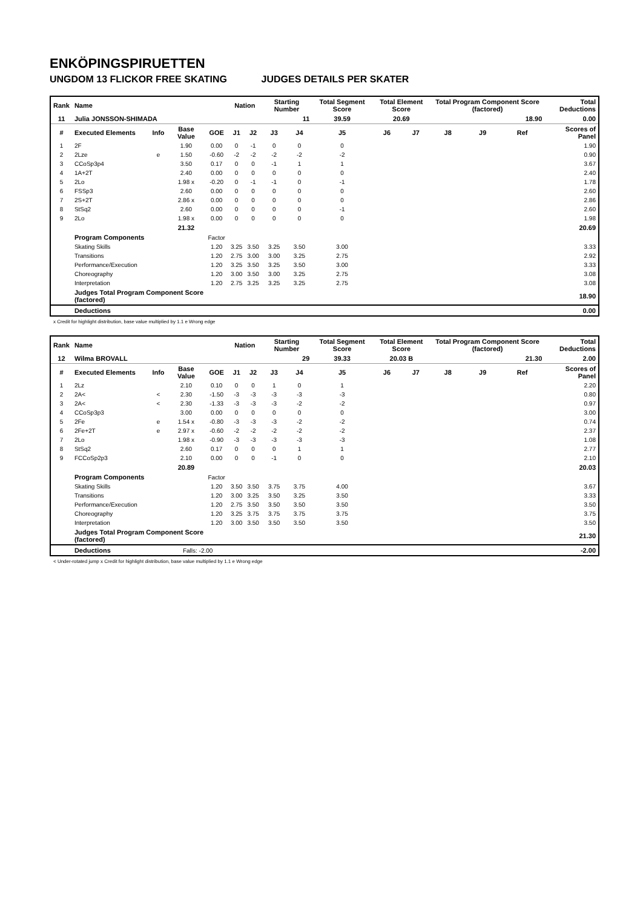ENKÖPINGSPIRUETTEN
UNGDOM 13 FLICKOR FREE SKATING JUDGES DETAILS PER SKATER
| Rank | Name | | | | Nation | | Starting Number | | Total Segment Score | Total Element Score | | Total Program Component Score (factored) | | | Total Deductions |
| --- | --- | --- | --- | --- | --- | --- | --- | --- | --- | --- | --- | --- | --- | --- | --- |
| 11 | Julia JONSSON-SHIMADA | | | | | | 11 | | 39.59 | 20.69 | | 18.90 | | | 0.00 |
| # | Executed Elements | Info | Base Value | GOE | J1 | J2 | J3 | J4 | J5 | J6 | J7 | J8 | J9 | Ref | Scores of Panel |
| 1 | 2F | | 1.90 | 0.00 | 0 | -1 | 0 | 0 | 0 | | | | | | 1.90 |
| 2 | 2Lze | e | 1.50 | -0.60 | -2 | -2 | -2 | -2 | -2 | | | | | | 0.90 |
| 3 | CCoSp3p4 | | 3.50 | 0.17 | 0 | 0 | -1 | 1 | 1 | | | | | | 3.67 |
| 4 | 1A+2T | | 2.40 | 0.00 | 0 | 0 | 0 | 0 | 0 | | | | | | 2.40 |
| 5 | 2Lo | | 1.98 x | -0.20 | 0 | -1 | -1 | 0 | -1 | | | | | | 1.78 |
| 6 | FSSp3 | | 2.60 | 0.00 | 0 | 0 | 0 | 0 | 0 | | | | | | 2.60 |
| 7 | 2S+2T | | 2.86 x | 0.00 | 0 | 0 | 0 | 0 | 0 | | | | | | 2.86 |
| 8 | StSq2 | | 2.60 | 0.00 | 0 | 0 | 0 | 0 | -1 | | | | | | 2.60 |
| 9 | 2Lo | | 1.98 x | 0.00 | 0 | 0 | 0 | 0 | 0 | | | | | | 1.98 |
| | | | 21.32 | | | | | | | | | | | | 20.69 |
| | Program Components | | | Factor | | | | | | | | | | | |
| | Skating Skills | | | 1.20 | 3.25 | 3.50 | 3.25 | 3.50 | 3.00 | | | | | | 3.33 |
| | Transitions | | | 1.20 | 2.75 | 3.00 | 3.00 | 3.25 | 2.75 | | | | | | 2.92 |
| | Performance/Execution | | | 1.20 | 3.25 | 3.50 | 3.25 | 3.50 | 3.00 | | | | | | 3.33 |
| | Choreography | | | 1.20 | 3.00 | 3.50 | 3.00 | 3.25 | 2.75 | | | | | | 3.08 |
| | Interpretation | | | 1.20 | 2.75 | 3.25 | 3.25 | 3.25 | 2.75 | | | | | | 3.08 |
| | Judges Total Program Component Score (factored) | | | | | | | | | | | | | | 18.90 |
| | Deductions | | | | | | | | | | | | | | 0.00 |
x Credit for highlight distribution, base value multiplied by 1.1 e Wrong edge
| Rank | Name | | | | Nation | | Starting Number | | Total Segment Score | Total Element Score | | Total Program Component Score (factored) | | | Total Deductions |
| --- | --- | --- | --- | --- | --- | --- | --- | --- | --- | --- | --- | --- | --- | --- | --- |
| 12 | Wilma BROVALL | | | | | | 29 | | 39.33 | 20.03 B | | 21.30 | | | 2.00 |
| # | Executed Elements | Info | Base Value | GOE | J1 | J2 | J3 | J4 | J5 | J6 | J7 | J8 | J9 | Ref | Scores of Panel |
| 1 | 2Lz | | 2.10 | 0.10 | 0 | 0 | 1 | 0 | 1 | | | | | | 2.20 |
| 2 | 2A< | < | 2.30 | -1.50 | -3 | -3 | -3 | -3 | -3 | | | | | | 0.80 |
| 3 | 2A< | < | 2.30 | -1.33 | -3 | -3 | -3 | -2 | -2 | | | | | | 0.97 |
| 4 | CCoSp3p3 | | 3.00 | 0.00 | 0 | 0 | 0 | 0 | 0 | | | | | | 3.00 |
| 5 | 2Fe | e | 1.54 x | -0.80 | -3 | -3 | -3 | -2 | -2 | | | | | | 0.74 |
| 6 | 2Fe+2T | e | 2.97 x | -0.60 | -2 | -2 | -2 | -2 | -2 | | | | | | 2.37 |
| 7 | 2Lo | | 1.98 x | -0.90 | -3 | -3 | -3 | -3 | -3 | | | | | | 1.08 |
| 8 | StSq2 | | 2.60 | 0.17 | 0 | 0 | 0 | 1 | 1 | | | | | | 2.77 |
| 9 | FCCoSp2p3 | | 2.10 | 0.00 | 0 | 0 | -1 | 0 | 0 | | | | | | 2.10 |
| | | | 20.89 | | | | | | | | | | | | 20.03 |
| | Program Components | | | Factor | | | | | | | | | | | |
| | Skating Skills | | | 1.20 | 3.50 | 3.50 | 3.75 | 3.75 | 4.00 | | | | | | 3.67 |
| | Transitions | | | 1.20 | 3.00 | 3.25 | 3.50 | 3.25 | 3.50 | | | | | | 3.33 |
| | Performance/Execution | | | 1.20 | 2.75 | 3.50 | 3.50 | 3.50 | 3.50 | | | | | | 3.50 |
| | Choreography | | | 1.20 | 3.25 | 3.75 | 3.75 | 3.75 | 3.75 | | | | | | 3.75 |
| | Interpretation | | | 1.20 | 3.00 | 3.50 | 3.50 | 3.50 | 3.50 | | | | | | 3.50 |
| | Judges Total Program Component Score (factored) | | | | | | | | | | | | | | 21.30 |
| | Deductions | | Falls: -2.00 | | | | | | | | | | | | -2.00 |
< Under-rotated jump x Credit for highlight distribution, base value multiplied by 1.1 e Wrong edge